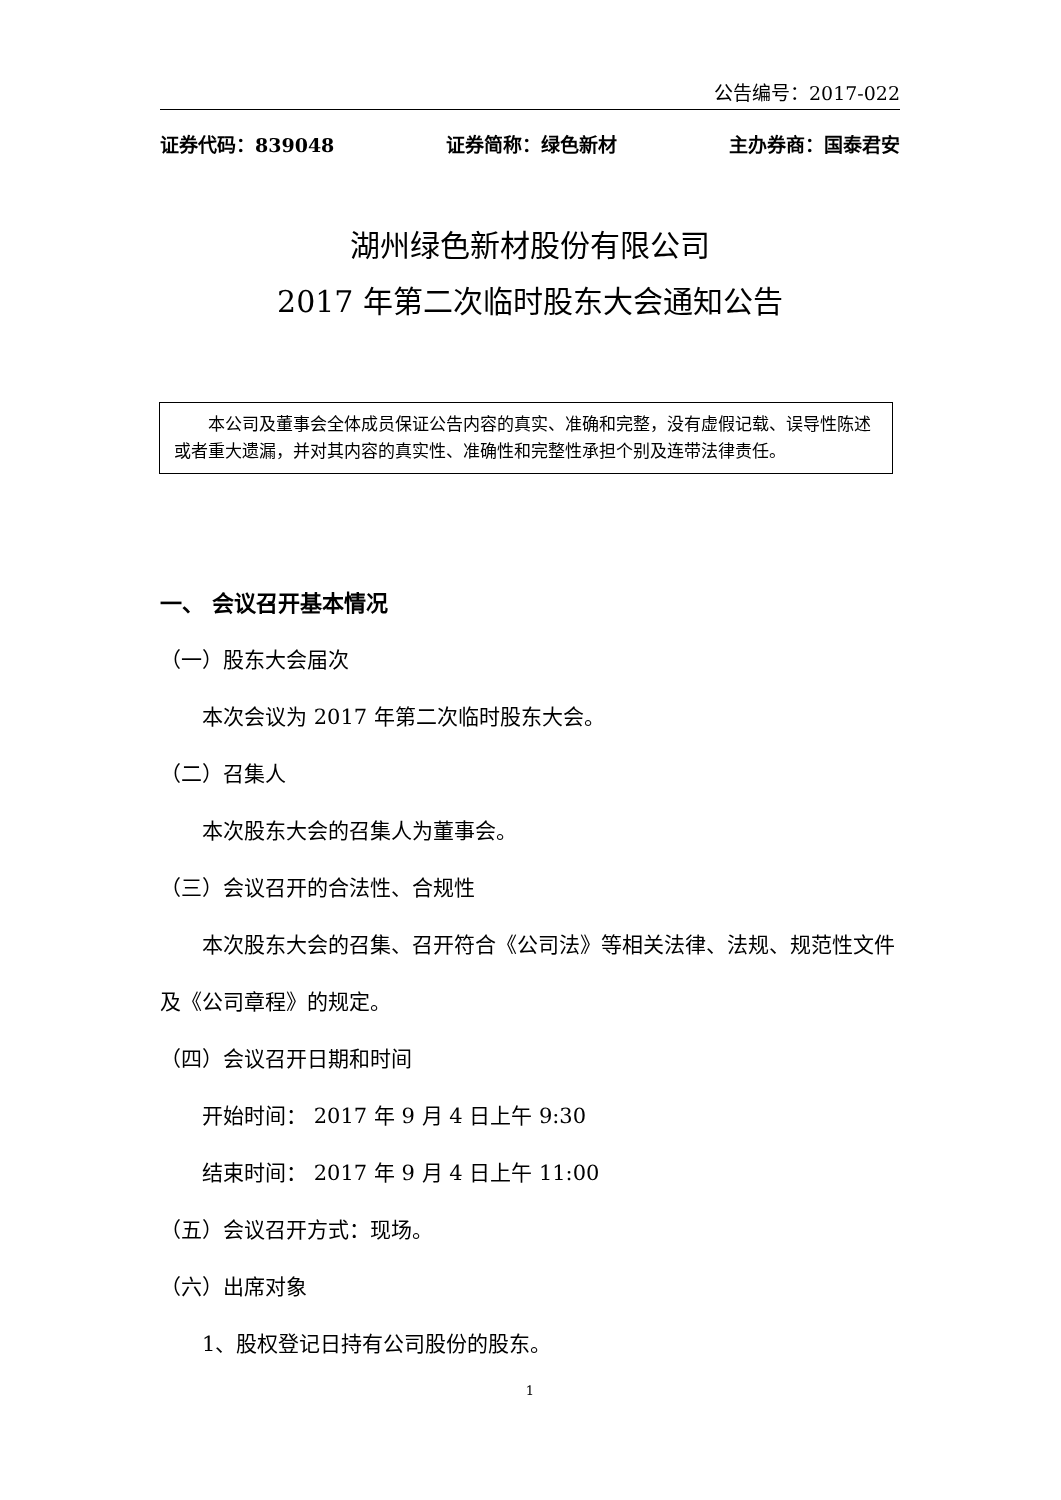公告编号：2017-022
证券代码：839048 证券简称：绿色新材 主办券商：国泰君安
湖州绿色新材股份有限公司
2017 年第二次临时股东大会通知公告
本公司及董事会全体成员保证公告内容的真实、准确和完整，没有虚假记载、误导性陈述或者重大遗漏，并对其内容的真实性、准确性和完整性承担个别及连带法律责任。
一、 会议召开基本情况
（一）股东大会届次
本次会议为 2017 年第二次临时股东大会。
（二）召集人
本次股东大会的召集人为董事会。
（三）会议召开的合法性、合规性
本次股东大会的召集、召开符合《公司法》等相关法律、法规、规范性文件及《公司章程》的规定。
（四）会议召开日期和时间
开始时间： 2017 年 9 月 4 日上午 9:30
结束时间： 2017 年 9 月 4 日上午 11:00
（五）会议召开方式：现场。
（六）出席对象
1、股权登记日持有公司股份的股东。
1